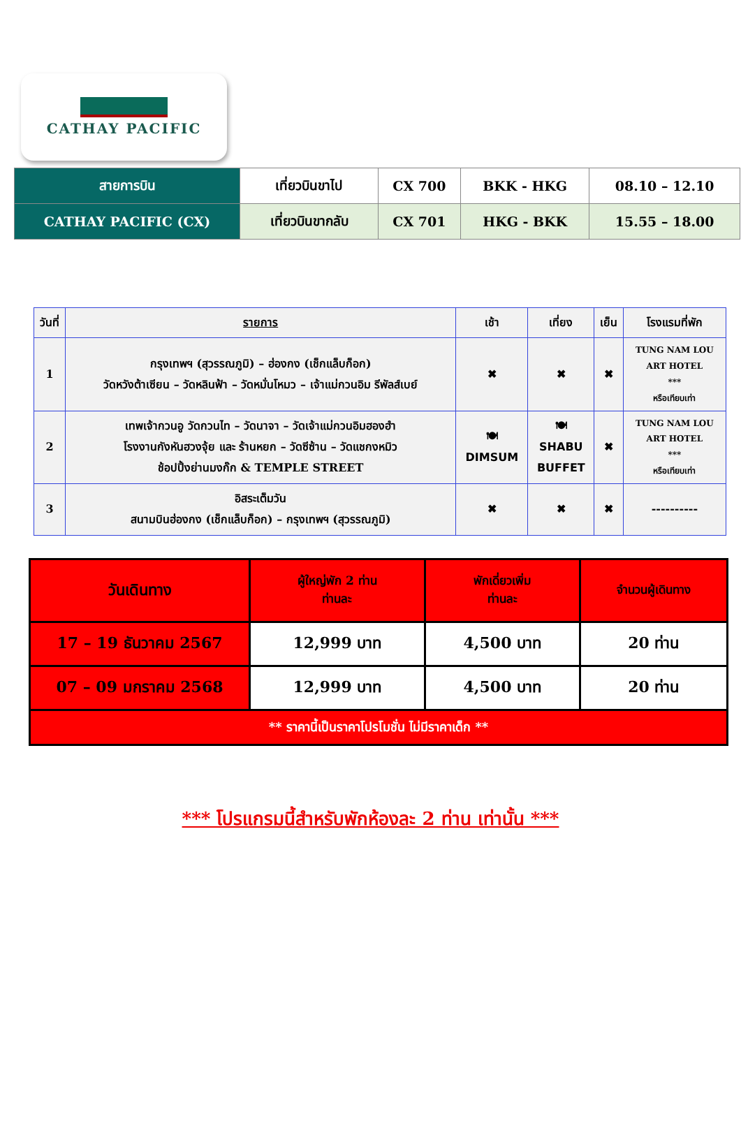CATHAY PACIFIC
| สายการบิน | เที่ยวบินขาไป | CX 700 | BKK - HKG | 08.10 – 12.10 |
| CATHAY PACIFIC (CX) | เที่ยวบินขากลับ | CX 701 | HKG - BKK | 15.55 – 18.00 |
| วันที่ | รายการ | เช้า | เที่ยง | เย็น | โรงแรมที่พัก |
| --- | --- | --- | --- | --- | --- |
| 1 | กรุงเทพฯ (สุวรรณภูมิ) – ฮ่องกง (เช็กแล็บก็อก) วัดหวังต้าเซียน – วัดหลินฟ้า – วัดหมั่นโหมว – เจ้าแม่กวนอิม รีพัลส์เบย์ | ✖ | ✖ | ✖ | TUNG NAM LOU ART HOTEL *** หรือเทียบเท่า |
| 2 | เทพเจ้ากวนอู วัดกวนไท – วัดนาจา – วัดเจ้าแม่กวนอิมฮองฮำ โรงงานกังหันฮวงจุ้ย และ ร้านหยก – วัดซีซ้าน – วัดแชกงหมิว ช้อปปิ้งย่านมงก๊ก & TEMPLE STREET | 🍽 DIMSUM | 🍽 SHABU BUFFET | ✖ | TUNG NAM LOU ART HOTEL *** หรือเทียบเท่า |
| 3 | อิสระเต็มวัน สนามบินฮ่องกง (เช็กแล็บก็อก) – กรุงเทพฯ (สุวรรณภูมิ) | ✖ | ✖ | ✖ | ---------- |
| วันเดินทาง | ผู้ใหญ่พัก 2 ท่าน ท่านละ | พักเดี่ยวเพิ่ม ท่านละ | จำนวนผู้เดินทาง |
| 17 – 19 ธันวาคม 2567 | 12,999 บาท | 4,500 บาท | 20 ท่าน |
| 07 – 09 มกราคม 2568 | 12,999 บาท | 4,500 บาท | 20 ท่าน |
| ** ราคานี้เป็นราคาโปรโมชั่น ไม่มีราคาเด็ก ** | | | |
*** โปรแกรมนี้สำหรับพักห้องละ 2 ท่าน เท่านั้น ***